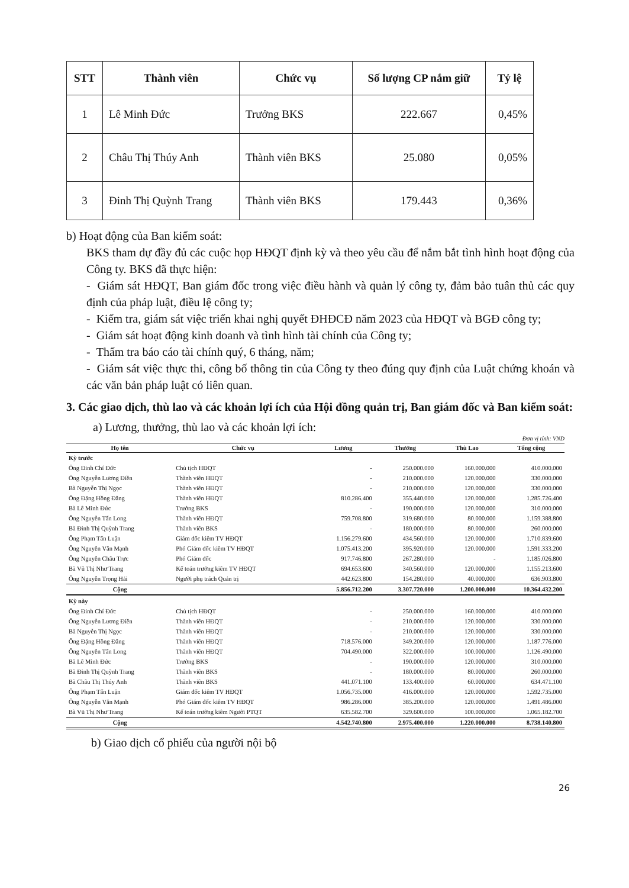| STT | Thành viên | Chức vụ | Số lượng CP nắm giữ | Tỷ lệ |
| --- | --- | --- | --- | --- |
| 1 | Lê Minh Đức | Trưởng BKS | 222.667 | 0,45% |
| 2 | Châu Thị Thúy Anh | Thành viên BKS | 25.080 | 0,05% |
| 3 | Đinh Thị Quỳnh Trang | Thành viên BKS | 179.443 | 0,36% |
b) Hoạt động của Ban kiểm soát:
BKS tham dự đầy đủ các cuộc họp HĐQT định kỳ và theo yêu cầu để nắm bắt tình hình hoạt động của Công ty. BKS đã thực hiện:
- Giám sát HĐQT, Ban giám đốc trong việc điều hành và quản lý công ty, đảm bảo tuân thủ các quy định của pháp luật, điều lệ công ty;
- Kiểm tra, giám sát việc triển khai nghị quyết ĐHĐCĐ năm 2023 của HĐQT và BGĐ công ty;
- Giám sát hoạt động kinh doanh và tình hình tài chính của Công ty;
- Thẩm tra báo cáo tài chính quý, 6 tháng, năm;
- Giám sát việc thực thi, công bố thông tin của Công ty theo đúng quy định của Luật chứng khoán và các văn bản pháp luật có liên quan.
3. Các giao dịch, thù lao và các khoản lợi ích của Hội đồng quản trị, Ban giám đốc và Ban kiểm soát:
a) Lương, thưởng, thù lao và các khoản lợi ích:
Đơn vị tính: VND
| Họ tên | Chức vụ | Lương | Thưởng | Thù Lao | Tổng cộng |
| --- | --- | --- | --- | --- | --- |
| Kỳ trước | | | | | |
| Ông Đinh Chí Đức | Chủ tịch HĐQT | - | 250.000.000 | 160.000.000 | 410.000.000 |
| Ông Nguyễn Lương Điền | Thành viên HĐQT | - | 210.000.000 | 120.000.000 | 330.000.000 |
| Bà Nguyễn Thị Ngọc | Thành viên HĐQT | - | 210.000.000 | 120.000.000 | 330.000.000 |
| Ông Đặng Hồng Đăng | Thành viên HĐQT | 810.286.400 | 355.440.000 | 120.000.000 | 1.285.726.400 |
| Bà Lê Minh Đức | Trưởng BKS | - | 190.000.000 | 120.000.000 | 310.000.000 |
| Ông Nguyễn Tấn Long | Thành viên HĐQT | 759.708.800 | 319.680.000 | 80.000.000 | 1.159.388.800 |
| Bà Đinh Thị Quỳnh Trang | Thành viên BKS | - | 180.000.000 | 80.000.000 | 260.000.000 |
| Ông Phạm Tấn Luận | Giám đốc kiêm TV HĐQT | 1.156.279.600 | 434.560.000 | 120.000.000 | 1.710.839.600 |
| Ông Nguyễn Văn Mạnh | Phó Giám đốc kiêm TV HĐQT | 1.075.413.200 | 395.920.000 | 120.000.000 | 1.591.333.200 |
| Ông Nguyễn Châu Trực | Phó Giám đốc | 917.746.800 | 267.280.000 | - | 1.185.026.800 |
| Bà Vũ Thị Như Trang | Kế toán trưởng kiêm TV HĐQT | 694.653.600 | 340.560.000 | 120.000.000 | 1.155.213.600 |
| Ông Nguyễn Trọng Hải | Người phụ trách Quản trị | 442.623.800 | 154.280.000 | 40.000.000 | 636.903.800 |
| Cộng | | 5.856.712.200 | 3.307.720.000 | 1.200.000.000 | 10.364.432.200 |
| Kỳ này | | | | | |
| Ông Đinh Chí Đức | Chủ tịch HĐQT | - | 250.000.000 | 160.000.000 | 410.000.000 |
| Ông Nguyễn Lương Điền | Thành viên HĐQT | - | 210.000.000 | 120.000.000 | 330.000.000 |
| Bà Nguyễn Thị Ngọc | Thành viên HĐQT | - | 210.000.000 | 120.000.000 | 330.000.000 |
| Ông Đặng Hồng Đăng | Thành viên HĐQT | 718.576.000 | 349.200.000 | 120.000.000 | 1.187.776.000 |
| Ông Nguyễn Tấn Long | Thành viên HĐQT | 704.490.000 | 322.000.000 | 100.000.000 | 1.126.490.000 |
| Bà Lê Minh Đức | Trưởng BKS | - | 190.000.000 | 120.000.000 | 310.000.000 |
| Bà Đinh Thị Quỳnh Trang | Thành viên BKS | - | 180.000.000 | 80.000.000 | 260.000.000 |
| Bà Châu Thị Thúy Anh | Thành viên BKS | 441.071.100 | 133.400.000 | 60.000.000 | 634.471.100 |
| Ông Phạm Tấn Luận | Giám đốc kiêm TV HĐQT | 1.056.735.000 | 416.000.000 | 120.000.000 | 1.592.735.000 |
| Ông Nguyễn Văn Mạnh | Phó Giám đốc kiêm TV HĐQT | 986.286.000 | 385.200.000 | 120.000.000 | 1.491.486.000 |
| Bà Vũ Thị Như Trang | Kế toán trưởng kiêm Người PTQT | 635.582.700 | 329.600.000 | 100.000.000 | 1.065.182.700 |
| Cộng | | 4.542.740.800 | 2.975.400.000 | 1.220.000.000 | 8.738.140.800 |
b) Giao dịch cổ phiếu của người nội bộ
26